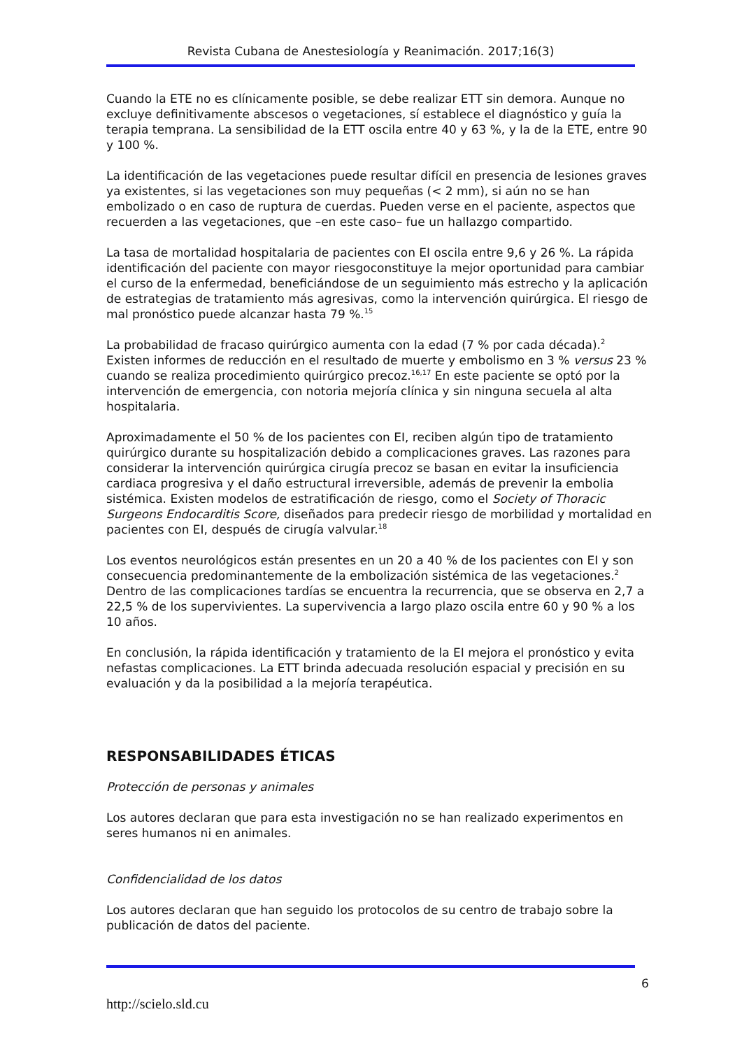Revista Cubana de Anestesiología y Reanimación. 2017;16(3)
Cuando la ETE no es clínicamente posible, se debe realizar ETT sin demora. Aunque no excluye definitivamente abscesos o vegetaciones, sí establece el diagnóstico y guía la terapia temprana. La sensibilidad de la ETT oscila entre 40 y 63 %, y la de la ETE, entre 90 y 100 %.
La identificación de las vegetaciones puede resultar difícil en presencia de lesiones graves ya existentes, si las vegetaciones son muy pequeñas (< 2 mm), si aún no se han embolizado o en caso de ruptura de cuerdas. Pueden verse en el paciente, aspectos que recuerden a las vegetaciones, que –en este caso– fue un hallazgo compartido.
La tasa de mortalidad hospitalaria de pacientes con EI oscila entre 9,6 y 26 %. La rápida identificación del paciente con mayor riesgoconstituye la mejor oportunidad para cambiar el curso de la enfermedad, beneficiándose de un seguimiento más estrecho y la aplicación de estrategias de tratamiento más agresivas, como la intervención quirúrgica. El riesgo de mal pronóstico puede alcanzar hasta 79 %.<sup>15</sup>
La probabilidad de fracaso quirúrgico aumenta con la edad (7 % por cada década).<sup>2</sup> Existen informes de reducción en el resultado de muerte y embolismo en 3 % versus 23 % cuando se realiza procedimiento quirúrgico precoz.<sup>16,17</sup> En este paciente se optó por la intervención de emergencia, con notoria mejoría clínica y sin ninguna secuela al alta hospitalaria.
Aproximadamente el 50 % de los pacientes con EI, reciben algún tipo de tratamiento quirúrgico durante su hospitalización debido a complicaciones graves. Las razones para considerar la intervención quirúrgica cirugía precoz se basan en evitar la insuficiencia cardiaca progresiva y el daño estructural irreversible, además de prevenir la embolia sistémica. Existen modelos de estratificación de riesgo, como el Society of Thoracic Surgeons Endocarditis Score, diseñados para predecir riesgo de morbilidad y mortalidad en pacientes con EI, después de cirugía valvular.<sup>18</sup>
Los eventos neurológicos están presentes en un 20 a 40 % de los pacientes con EI y son consecuencia predominantemente de la embolización sistémica de las vegetaciones.<sup>2</sup> Dentro de las complicaciones tardías se encuentra la recurrencia, que se observa en 2,7 a 22,5 % de los supervivientes. La supervivencia a largo plazo oscila entre 60 y 90 % a los 10 años.
En conclusión, la rápida identificación y tratamiento de la EI mejora el pronóstico y evita nefastas complicaciones. La ETT brinda adecuada resolución espacial y precisión en su evaluación y da la posibilidad a la mejoría terapéutica.
RESPONSABILIDADES ÉTICAS
Protección de personas y animales
Los autores declaran que para esta investigación no se han realizado experimentos en seres humanos ni en animales.
Confidencialidad de los datos
Los autores declaran que han seguido los protocolos de su centro de trabajo sobre la publicación de datos del paciente.
6
http://scielo.sld.cu